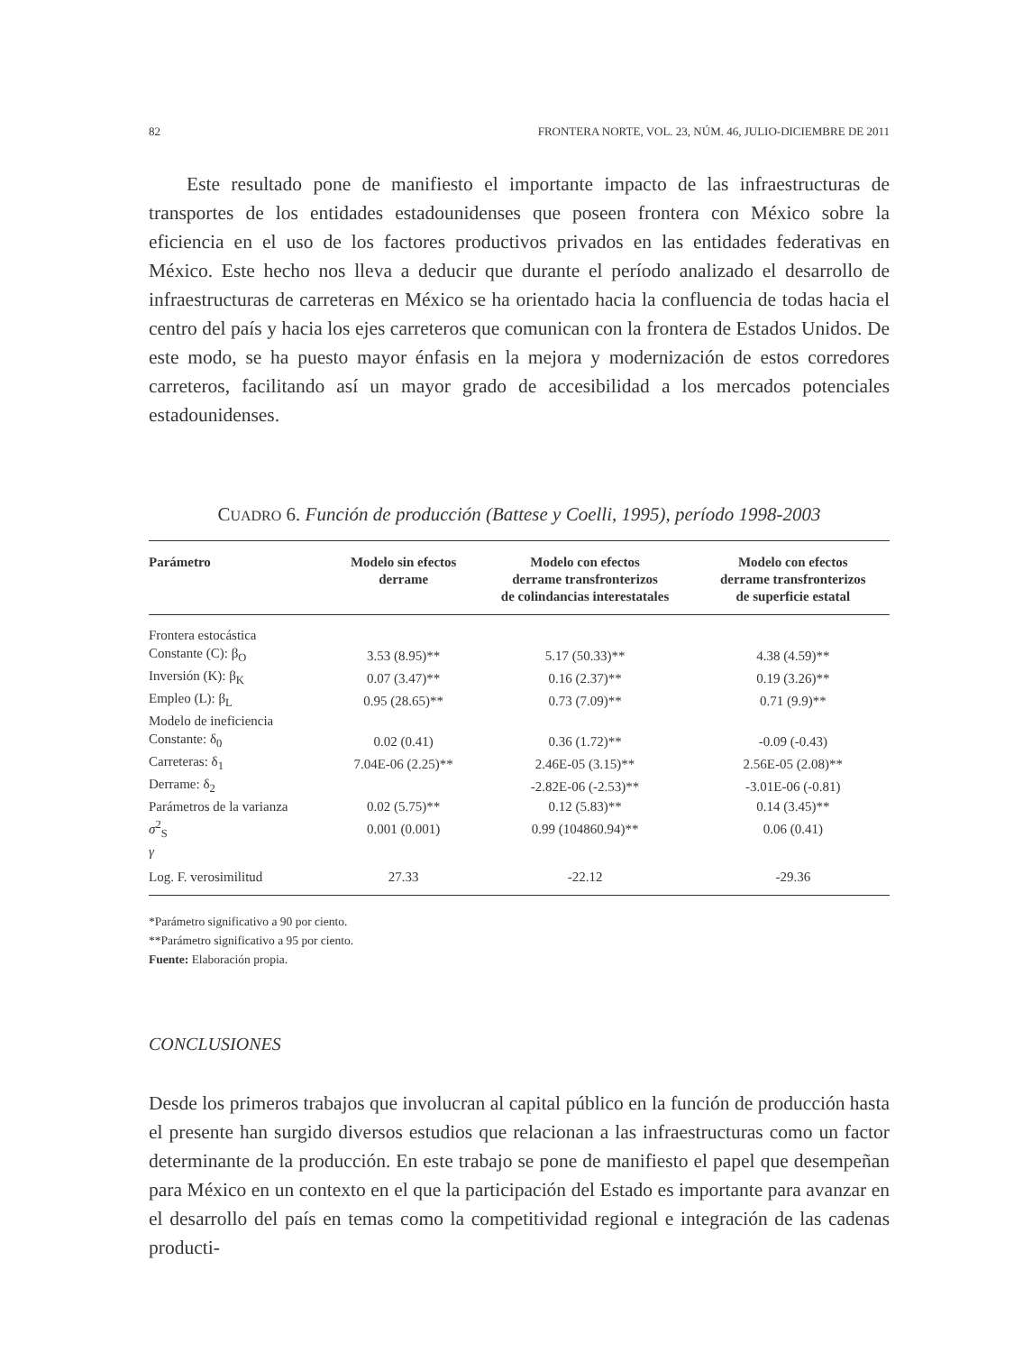82 FRONTERA NORTE, VOL. 23, NÚM. 46, JULIO-DICIEMBRE DE 2011
Este resultado pone de manifiesto el importante impacto de las infraestructuras de transportes de los entidades estadounidenses que poseen frontera con México sobre la eficiencia en el uso de los factores productivos privados en las entidades federativas en México. Este hecho nos lleva a deducir que durante el período analizado el desarrollo de infraestructuras de carreteras en México se ha orientado hacia la confluencia de todas hacia el centro del país y hacia los ejes carreteros que comunican con la frontera de Estados Unidos. De este modo, se ha puesto mayor énfasis en la mejora y modernización de estos corredores carreteros, facilitando así un mayor grado de accesibilidad a los mercados potenciales estadounidenses.
CUADRO 6. Función de producción (Battese y Coelli, 1995), período 1998-2003
| Parámetro | Modelo sin efectos derrame | Modelo con efectos derrame transfronterizos de colindancias interestatales | Modelo con efectos derrame transfronterizos de superficie estatal |
| --- | --- | --- | --- |
| Frontera estocástica | | | |
| Constante (C): β<sub>O</sub> | 3.53 (8.95)** | 5.17 (50.33)** | 4.38 (4.59)** |
| Inversión (K): β<sub>K</sub> | 0.07 (3.47)** | 0.16 (2.37)** | 0.19 (3.26)** |
| Empleo (L): β<sub>L</sub> | 0.95 (28.65)** | 0.73 (7.09)** | 0.71 (9.9)** |
| Modelo de ineficiencia | | | |
| Constante: δ<sub>0</sub> | 0.02 (0.41) | 0.36 (1.72)** | -0.09 (-0.43) |
| Carreteras: δ<sub>1</sub> | 7.04E-06 (2.25)** | 2.46E-05 (3.15)** | 2.56E-05 (2.08)** |
| Derrame: δ<sub>2</sub> | | -2.82E-06 (-2.53)** | -3.01E-06 (-0.81) |
| Parámetros de la varianza | 0.02 (5.75)** | 0.12 (5.83)** | 0.14 (3.45)** |
| σ<sup>2</sup><sub>S</sub> | 0.001 (0.001) | 0.99 (104860.94)** | 0.06 (0.41) |
| γ | | | |
| Log. F. verosimilitud | 27.33 | -22.12 | -29.36 |
*Parámetro significativo a 90 por ciento.
**Parámetro significativo a 95 por ciento.
Fuente: Elaboración propia.
CONCLUSIONES
Desde los primeros trabajos que involucran al capital público en la función de producción hasta el presente han surgido diversos estudios que relacionan a las infraestructuras como un factor determinante de la producción. En este trabajo se pone de manifiesto el papel que desempeñan para México en un contexto en el que la participación del Estado es importante para avanzar en el desarrollo del país en temas como la competitividad regional e integración de las cadenas producti-